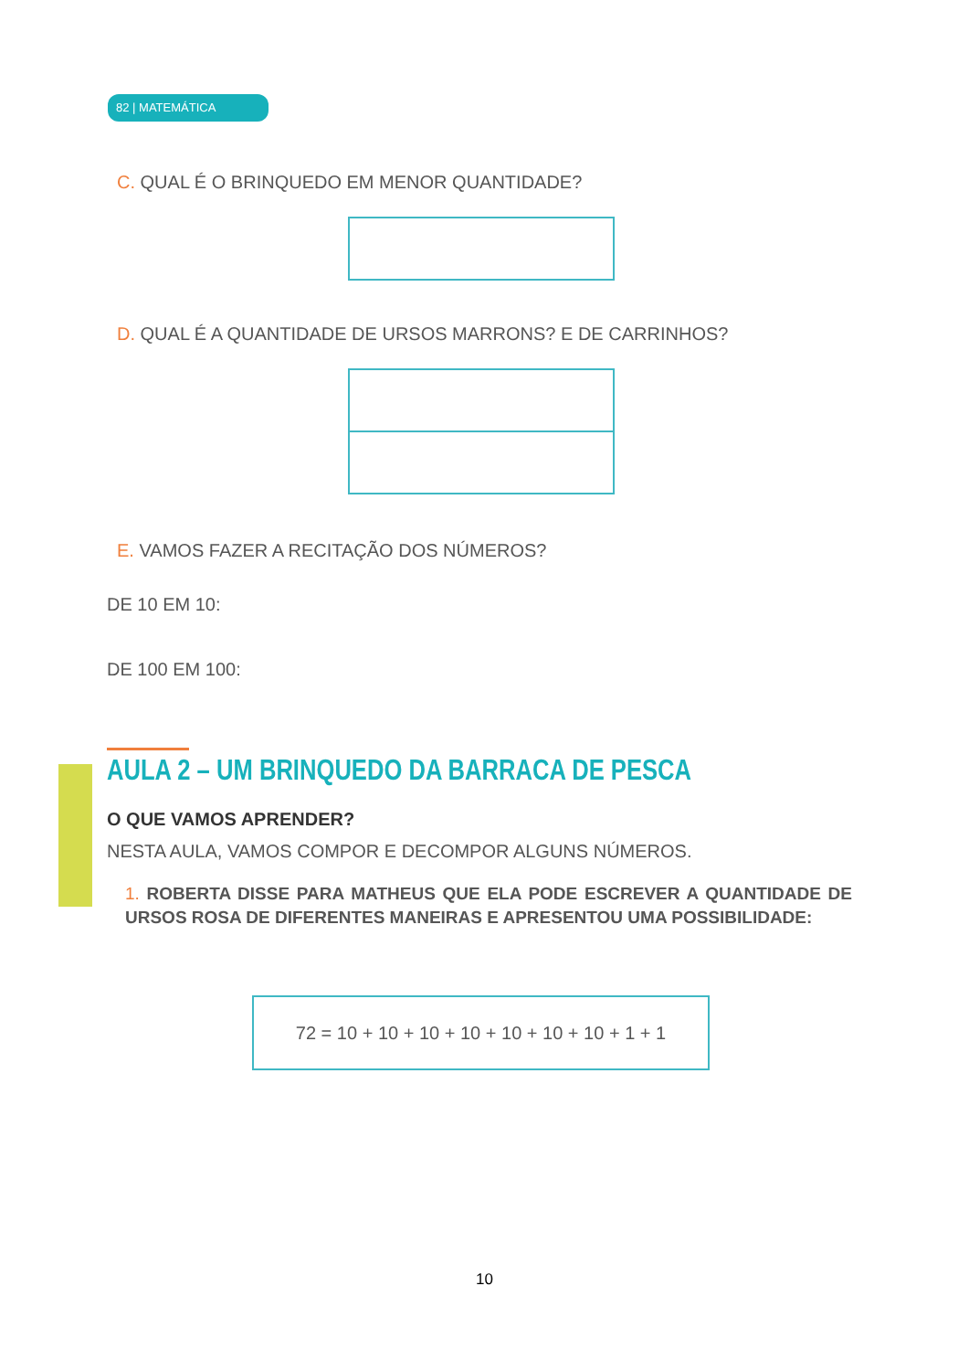82 | MATEMÁTICA
C. QUAL É O BRINQUEDO EM MENOR QUANTIDADE?
D. QUAL É A QUANTIDADE DE URSOS MARRONS? E DE CARRINHOS?
E. VAMOS FAZER A RECITAÇÃO DOS NÚMEROS?
DE 10 EM 10:
DE 100 EM 100:
AULA 2 – UM BRINQUEDO DA BARRACA DE PESCA
O QUE VAMOS APRENDER?
NESTA AULA, VAMOS COMPOR E DECOMPOR ALGUNS NÚMEROS.
1. ROBERTA DISSE PARA MATHEUS QUE ELA PODE ESCREVER A QUANTIDADE DE URSOS ROSA DE DIFERENTES MANEIRAS E APRESENTOU UMA POSSIBILIDADE:
72 = 10 + 10 + 10 + 10 + 10 + 10 + 10 + 1 + 1
10